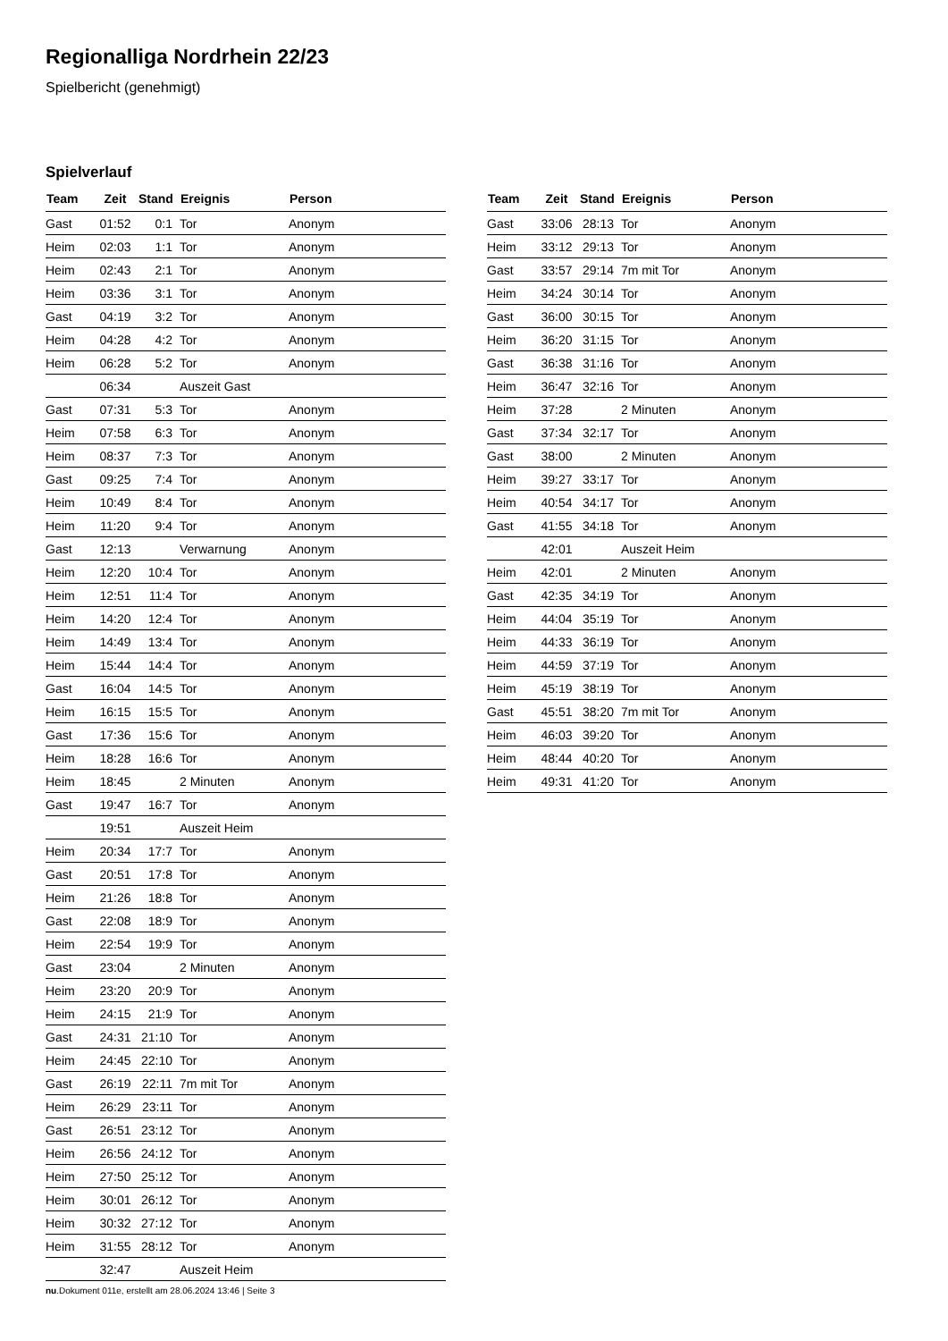Regionalliga Nordrhein 22/23
Spielbericht (genehmigt)
Spielverlauf
| Team | Zeit | Stand | Ereignis | Person |
| --- | --- | --- | --- | --- |
| Gast | 01:52 | 0:1 | Tor | Anonym |
| Heim | 02:03 | 1:1 | Tor | Anonym |
| Heim | 02:43 | 2:1 | Tor | Anonym |
| Heim | 03:36 | 3:1 | Tor | Anonym |
| Gast | 04:19 | 3:2 | Tor | Anonym |
| Heim | 04:28 | 4:2 | Tor | Anonym |
| Heim | 06:28 | 5:2 | Tor | Anonym |
| | 06:34 | | Auszeit Gast | |
| Gast | 07:31 | 5:3 | Tor | Anonym |
| Heim | 07:58 | 6:3 | Tor | Anonym |
| Heim | 08:37 | 7:3 | Tor | Anonym |
| Gast | 09:25 | 7:4 | Tor | Anonym |
| Heim | 10:49 | 8:4 | Tor | Anonym |
| Heim | 11:20 | 9:4 | Tor | Anonym |
| Gast | 12:13 | | Verwarnung | Anonym |
| Heim | 12:20 | 10:4 | Tor | Anonym |
| Heim | 12:51 | 11:4 | Tor | Anonym |
| Heim | 14:20 | 12:4 | Tor | Anonym |
| Heim | 14:49 | 13:4 | Tor | Anonym |
| Heim | 15:44 | 14:4 | Tor | Anonym |
| Gast | 16:04 | 14:5 | Tor | Anonym |
| Heim | 16:15 | 15:5 | Tor | Anonym |
| Gast | 17:36 | 15:6 | Tor | Anonym |
| Heim | 18:28 | 16:6 | Tor | Anonym |
| Heim | 18:45 | | 2 Minuten | Anonym |
| Gast | 19:47 | 16:7 | Tor | Anonym |
| | 19:51 | | Auszeit Heim | |
| Heim | 20:34 | 17:7 | Tor | Anonym |
| Gast | 20:51 | 17:8 | Tor | Anonym |
| Heim | 21:26 | 18:8 | Tor | Anonym |
| Gast | 22:08 | 18:9 | Tor | Anonym |
| Heim | 22:54 | 19:9 | Tor | Anonym |
| Gast | 23:04 | | 2 Minuten | Anonym |
| Heim | 23:20 | 20:9 | Tor | Anonym |
| Heim | 24:15 | 21:9 | Tor | Anonym |
| Gast | 24:31 | 21:10 | Tor | Anonym |
| Heim | 24:45 | 22:10 | Tor | Anonym |
| Gast | 26:19 | 22:11 | 7m mit Tor | Anonym |
| Heim | 26:29 | 23:11 | Tor | Anonym |
| Gast | 26:51 | 23:12 | Tor | Anonym |
| Heim | 26:56 | 24:12 | Tor | Anonym |
| Heim | 27:50 | 25:12 | Tor | Anonym |
| Heim | 30:01 | 26:12 | Tor | Anonym |
| Heim | 30:32 | 27:12 | Tor | Anonym |
| Heim | 31:55 | 28:12 | Tor | Anonym |
| | 32:47 | | Auszeit Heim | |
| Team | Zeit | Stand | Ereignis | Person |
| --- | --- | --- | --- | --- |
| Gast | 33:06 | 28:13 | Tor | Anonym |
| Heim | 33:12 | 29:13 | Tor | Anonym |
| Gast | 33:57 | 29:14 | 7m mit Tor | Anonym |
| Heim | 34:24 | 30:14 | Tor | Anonym |
| Gast | 36:00 | 30:15 | Tor | Anonym |
| Heim | 36:20 | 31:15 | Tor | Anonym |
| Gast | 36:38 | 31:16 | Tor | Anonym |
| Heim | 36:47 | 32:16 | Tor | Anonym |
| Heim | 37:28 | | 2 Minuten | Anonym |
| Gast | 37:34 | 32:17 | Tor | Anonym |
| Gast | 38:00 | | 2 Minuten | Anonym |
| Heim | 39:27 | 33:17 | Tor | Anonym |
| Heim | 40:54 | 34:17 | Tor | Anonym |
| Gast | 41:55 | 34:18 | Tor | Anonym |
| | 42:01 | | Auszeit Heim | |
| Heim | 42:01 | | 2 Minuten | Anonym |
| Gast | 42:35 | 34:19 | Tor | Anonym |
| Heim | 44:04 | 35:19 | Tor | Anonym |
| Heim | 44:33 | 36:19 | Tor | Anonym |
| Heim | 44:59 | 37:19 | Tor | Anonym |
| Heim | 45:19 | 38:19 | Tor | Anonym |
| Gast | 45:51 | 38:20 | 7m mit Tor | Anonym |
| Heim | 46:03 | 39:20 | Tor | Anonym |
| Heim | 48:44 | 40:20 | Tor | Anonym |
| Heim | 49:31 | 41:20 | Tor | Anonym |
nu.Dokument 011e, erstellt am 28.06.2024 13:46 | Seite 3